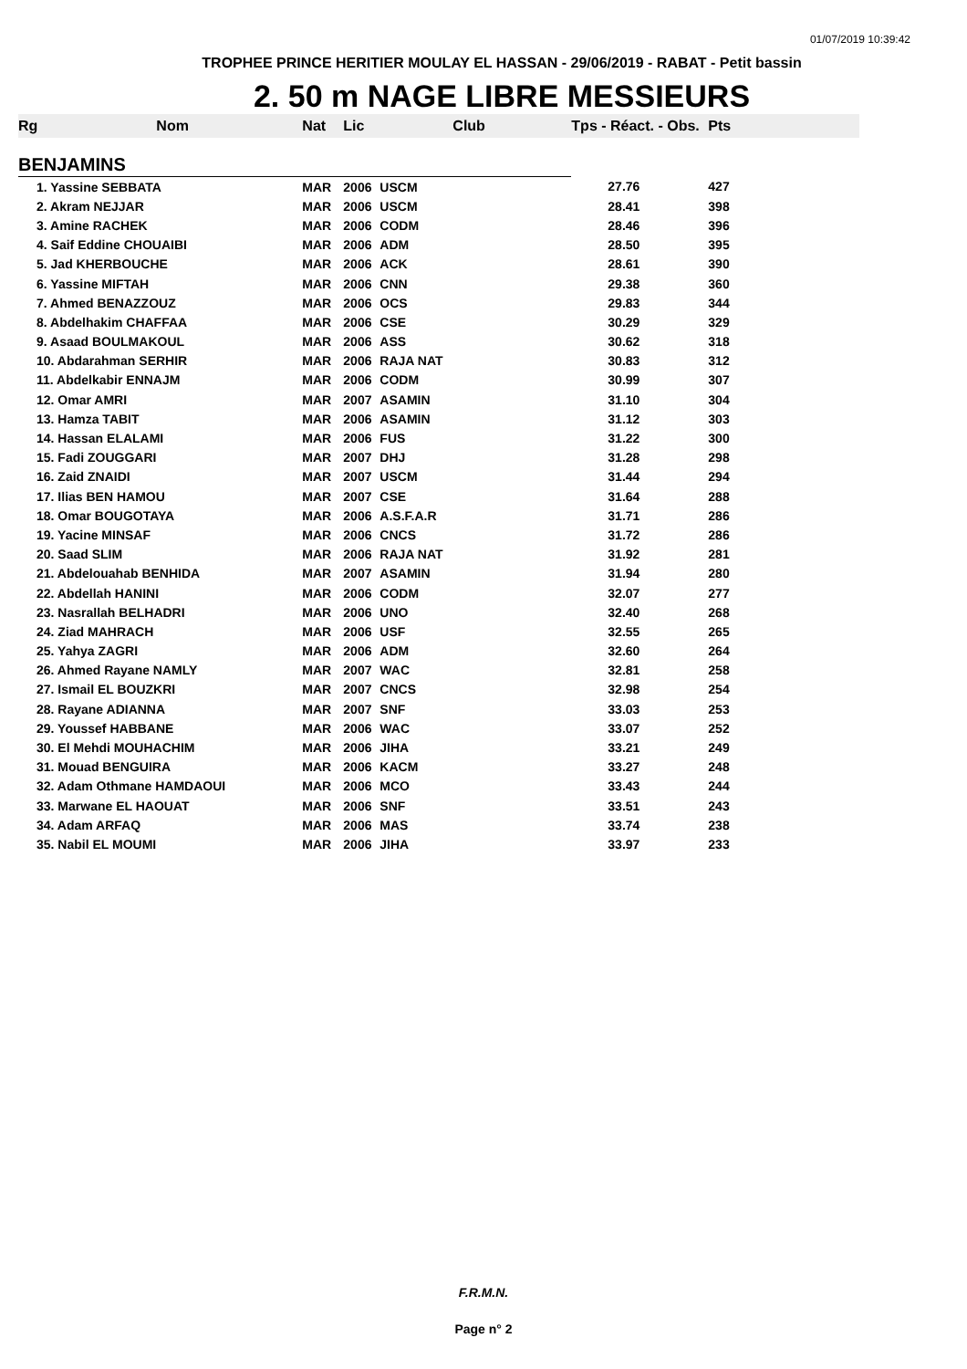01/07/2019 10:39:42
TROPHEE PRINCE HERITIER MOULAY EL HASSAN - 29/06/2019 - RABAT - Petit bassin
2. 50 m NAGE LIBRE MESSIEURS
| Rg | Nom | Nat | Lic | Club | Tps - Réact. - Obs. | Pts |
| --- | --- | --- | --- | --- | --- | --- |
| BENJAMINS | | | | | | |
| 1. Yassine SEBBATA | | MAR | 2006 | USCM | 27.76 | 427 |
| 2. Akram NEJJAR | | MAR | 2006 | USCM | 28.41 | 398 |
| 3. Amine RACHEK | | MAR | 2006 | CODM | 28.46 | 396 |
| 4. Saif Eddine CHOUAIBI | | MAR | 2006 | ADM | 28.50 | 395 |
| 5. Jad KHERBOUCHE | | MAR | 2006 | ACK | 28.61 | 390 |
| 6. Yassine MIFTAH | | MAR | 2006 | CNN | 29.38 | 360 |
| 7. Ahmed BENAZZOUZ | | MAR | 2006 | OCS | 29.83 | 344 |
| 8. Abdelhakim CHAFFAA | | MAR | 2006 | CSE | 30.29 | 329 |
| 9. Asaad BOULMAKOUL | | MAR | 2006 | ASS | 30.62 | 318 |
| 10. Abdarahman SERHIR | | MAR | 2006 | RAJA NAT | 30.83 | 312 |
| 11. Abdelkabir ENNAJM | | MAR | 2006 | CODM | 30.99 | 307 |
| 12. Omar AMRI | | MAR | 2007 | ASAMIN | 31.10 | 304 |
| 13. Hamza TABIT | | MAR | 2006 | ASAMIN | 31.12 | 303 |
| 14. Hassan ELALAMI | | MAR | 2006 | FUS | 31.22 | 300 |
| 15. Fadi ZOUGGARI | | MAR | 2007 | DHJ | 31.28 | 298 |
| 16. Zaid ZNAIDI | | MAR | 2007 | USCM | 31.44 | 294 |
| 17. Ilias BEN HAMOU | | MAR | 2007 | CSE | 31.64 | 288 |
| 18. Omar BOUGOTAYA | | MAR | 2006 | A.S.F.A.R | 31.71 | 286 |
| 19. Yacine MINSAF | | MAR | 2006 | CNCS | 31.72 | 286 |
| 20. Saad SLIM | | MAR | 2006 | RAJA NAT | 31.92 | 281 |
| 21. Abdelouahab BENHIDA | | MAR | 2007 | ASAMIN | 31.94 | 280 |
| 22. Abdellah HANINI | | MAR | 2006 | CODM | 32.07 | 277 |
| 23. Nasrallah BELHADRI | | MAR | 2006 | UNO | 32.40 | 268 |
| 24. Ziad MAHRACH | | MAR | 2006 | USF | 32.55 | 265 |
| 25. Yahya ZAGRI | | MAR | 2006 | ADM | 32.60 | 264 |
| 26. Ahmed Rayane NAMLY | | MAR | 2007 | WAC | 32.81 | 258 |
| 27. Ismail EL BOUZKRI | | MAR | 2007 | CNCS | 32.98 | 254 |
| 28. Rayane ADIANNA | | MAR | 2007 | SNF | 33.03 | 253 |
| 29. Youssef HABBANE | | MAR | 2006 | WAC | 33.07 | 252 |
| 30. El Mehdi MOUHACHIM | | MAR | 2006 | JIHA | 33.21 | 249 |
| 31. Mouad BENGUIRA | | MAR | 2006 | KACM | 33.27 | 248 |
| 32. Adam Othmane HAMDAOUI | | MAR | 2006 | MCO | 33.43 | 244 |
| 33. Marwane EL HAOUAT | | MAR | 2006 | SNF | 33.51 | 243 |
| 34. Adam ARFAQ | | MAR | 2006 | MAS | 33.74 | 238 |
| 35. Nabil EL MOUMI | | MAR | 2006 | JIHA | 33.97 | 233 |
F.R.M.N.
Page n° 2